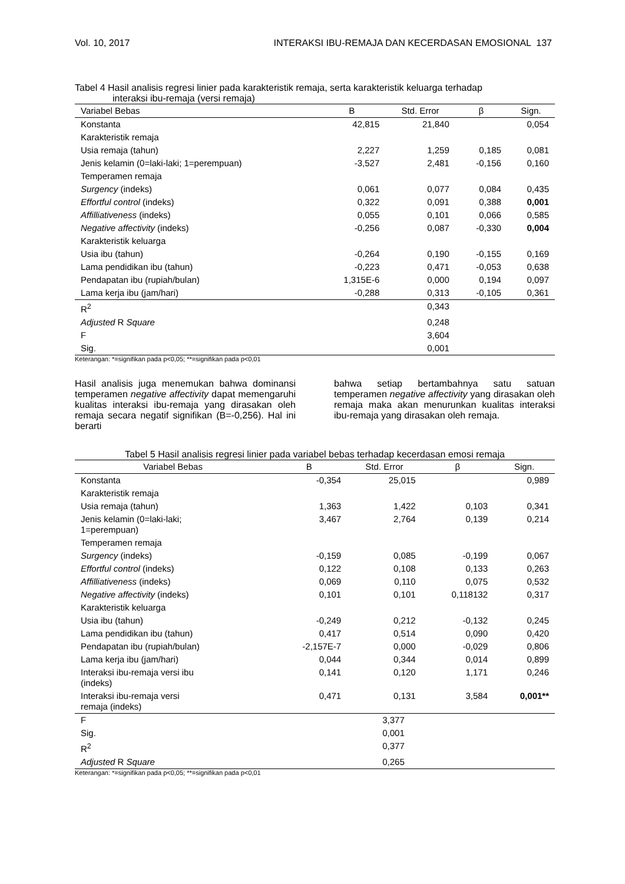Vol. 10, 2017 INTERAKSI IBU-REMAJA DAN KECERDASAN EMOSIONAL 137
Tabel 4 Hasil analisis regresi linier pada karakteristik remaja, serta karakteristik keluarga terhadap
interaksi ibu-remaja (versi remaja)
| Variabel Bebas | B | Std. Error | β | Sign. |
| --- | --- | --- | --- | --- |
| Konstanta | 42,815 | 21,840 | | 0,054 |
| Karakteristik remaja | | | | |
| Usia remaja (tahun) | 2,227 | 1,259 | 0,185 | 0,081 |
| Jenis kelamin (0=laki-laki; 1=perempuan) | -3,527 | 2,481 | -0,156 | 0,160 |
| Temperamen remaja | | | | |
| Surgency (indeks) | 0,061 | 0,077 | 0,084 | 0,435 |
| Effortful control (indeks) | 0,322 | 0,091 | 0,388 | 0,001 |
| Affilliativeness (indeks) | 0,055 | 0,101 | 0,066 | 0,585 |
| Negative affectivity (indeks) | -0,256 | 0,087 | -0,330 | 0,004 |
| Karakteristik keluarga | | | | |
| Usia ibu (tahun) | -0,264 | 0,190 | -0,155 | 0,169 |
| Lama pendidikan ibu (tahun) | -0,223 | 0,471 | -0,053 | 0,638 |
| Pendapatan ibu (rupiah/bulan) | 1,315E-6 | 0,000 | 0,194 | 0,097 |
| Lama kerja ibu (jam/hari) | -0,288 | 0,313 | -0,105 | 0,361 |
| R<sup>2</sup> | | 0,343 | | |
| Adjusted R Square | | 0,248 | | |
| F | | 3,604 | | |
| Sig. | | 0,001 | | |
Keterangan: *=signifikan pada p<0,05; **=signifikan pada p<0,01
Hasil analisis juga menemukan bahwa dominansi temperamen negative affectivity dapat memengaruhi kualitas interaksi ibu-remaja yang dirasakan oleh remaja secara negatif signifikan (B=-0,256). Hal ini berarti
bahwa setiap bertambahnya satu satuan temperamen negative affectivity yang dirasakan oleh remaja maka akan menurunkan kualitas interaksi ibu-remaja yang dirasakan oleh remaja.
Tabel 5 Hasil analisis regresi linier pada variabel bebas terhadap kecerdasan emosi remaja
| Variabel Bebas | B | Std. Error | β | Sign. |
| --- | --- | --- | --- | --- |
| Konstanta | -0,354 | 25,015 | | 0,989 |
| Karakteristik remaja | | | | |
| Usia remaja (tahun) | 1,363 | 1,422 | 0,103 | 0,341 |
| Jenis kelamin (0=laki-laki; 1=perempuan) | 3,467 | 2,764 | 0,139 | 0,214 |
| Temperamen remaja | | | | |
| Surgency (indeks) | -0,159 | 0,085 | -0,199 | 0,067 |
| Effortful control (indeks) | 0,122 | 0,108 | 0,133 | 0,263 |
| Affilliativeness (indeks) | 0,069 | 0,110 | 0,075 | 0,532 |
| Negative affectivity (indeks) | 0,101 | 0,101 | 0,118132 | 0,317 |
| Karakteristik keluarga | | | | |
| Usia ibu (tahun) | -0,249 | 0,212 | -0,132 | 0,245 |
| Lama pendidikan ibu (tahun) | 0,417 | 0,514 | 0,090 | 0,420 |
| Pendapatan ibu (rupiah/bulan) | -2,157E-7 | 0,000 | -0,029 | 0,806 |
| Lama kerja ibu (jam/hari) | 0,044 | 0,344 | 0,014 | 0,899 |
| Interaksi ibu-remaja versi ibu (indeks) | 0,141 | 0,120 | 1,171 | 0,246 |
| Interaksi ibu-remaja versi remaja (indeks) | 0,471 | 0,131 | 3,584 | 0,001** |
| F | | 3,377 | | |
| Sig. | | 0,001 | | |
| R<sup>2</sup> | | 0,377 | | |
| Adjusted R Square | | 0,265 | | |
Keterangan: *=signifikan pada p<0,05; **=signifikan pada p<0,01